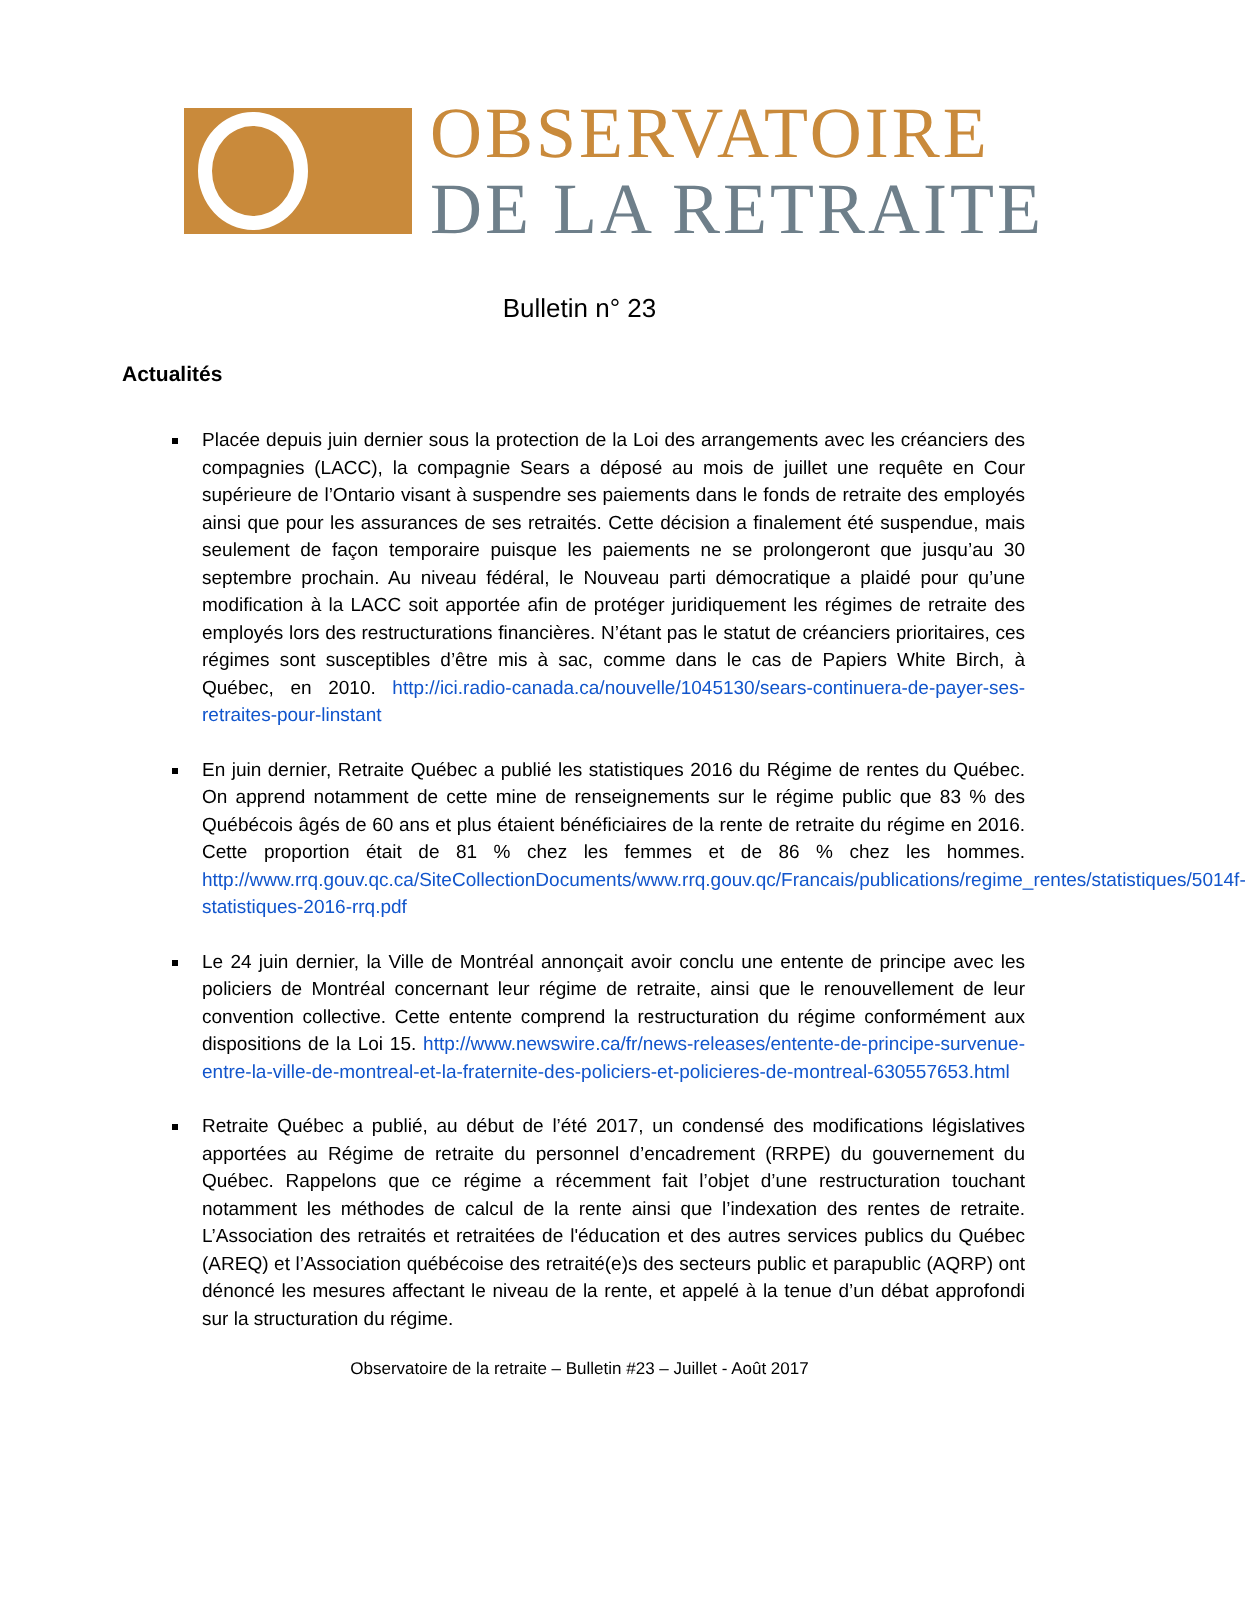OBSERVATOIRE
DE LA RETRAITE
Bulletin n° 23
Actualités
Placée depuis juin dernier sous la protection de la Loi des arrangements avec les créanciers des compagnies (LACC), la compagnie Sears a déposé au mois de juillet une requête en Cour supérieure de l’Ontario visant à suspendre ses paiements dans le fonds de retraite des employés ainsi que pour les assurances de ses retraités. Cette décision a finalement été suspendue, mais seulement de façon temporaire puisque les paiements ne se prolongeront que jusqu’au 30 septembre prochain. Au niveau fédéral, le Nouveau parti démocratique a plaidé pour qu’une modification à la LACC soit apportée afin de protéger juridiquement les régimes de retraite des employés lors des restructurations financières. N’étant pas le statut de créanciers prioritaires, ces régimes sont susceptibles d’être mis à sac, comme dans le cas de Papiers White Birch, à Québec, en 2010. http://ici.radio-canada.ca/nouvelle/1045130/sears-continuera-de-payer-ses-retraites-pour-linstant
En juin dernier, Retraite Québec a publié les statistiques 2016 du Régime de rentes du Québec. On apprend notamment de cette mine de renseignements sur le régime public que 83 % des Québécois âgés de 60 ans et plus étaient bénéficiaires de la rente de retraite du régime en 2016. Cette proportion était de 81 % chez les femmes et de 86 % chez les hommes. http://www.rrq.gouv.qc.ca/SiteCollectionDocuments/www.rrq.gouv.qc/Francais/publications/regime_rentes/statistiques/5014f-statistiques-2016-rrq.pdf
Le 24 juin dernier, la Ville de Montréal annonçait avoir conclu une entente de principe avec les policiers de Montréal concernant leur régime de retraite, ainsi que le renouvellement de leur convention collective. Cette entente comprend la restructuration du régime conformément aux dispositions de la Loi 15. http://www.newswire.ca/fr/news-releases/entente-de-principe-survenue-entre-la-ville-de-montreal-et-la-fraternite-des-policiers-et-policieres-de-montreal-630557653.html
Retraite Québec a publié, au début de l’été 2017, un condensé des modifications législatives apportées au Régime de retraite du personnel d’encadrement (RRPE) du gouvernement du Québec. Rappelons que ce régime a récemment fait l’objet d’une restructuration touchant notamment les méthodes de calcul de la rente ainsi que l’indexation des rentes de retraite. L’Association des retraités et retraitées de l'éducation et des autres services publics du Québec (AREQ) et l’Association québécoise des retraité(e)s des secteurs public et parapublic (AQRP) ont dénoncé les mesures affectant le niveau de la rente, et appelé à la tenue d’un débat approfondi sur la structuration du régime.
Observatoire de la retraite – Bulletin #23 – Juillet - Août 2017